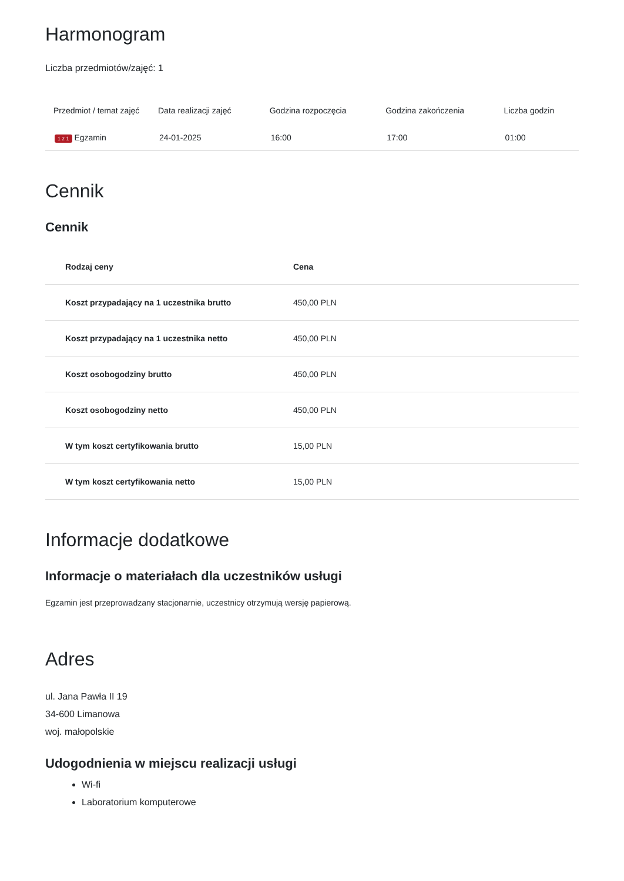Harmonogram
Liczba przedmiotów/zajęć: 1
| Przedmiot / temat zajęć | Data realizacji zajęć | Godzina rozpoczęcia | Godzina zakończenia | Liczba godzin |
| --- | --- | --- | --- | --- |
| 1 z 1 Egzamin | 24-01-2025 | 16:00 | 17:00 | 01:00 |
Cennik
Cennik
| Rodzaj ceny | Cena |
| --- | --- |
| Koszt przypadający na 1 uczestnika brutto | 450,00 PLN |
| Koszt przypadający na 1 uczestnika netto | 450,00 PLN |
| Koszt osobogodziny brutto | 450,00 PLN |
| Koszt osobogodziny netto | 450,00 PLN |
| W tym koszt certyfikowania brutto | 15,00 PLN |
| W tym koszt certyfikowania netto | 15,00 PLN |
Informacje dodatkowe
Informacje o materiałach dla uczestników usługi
Egzamin jest przeprowadzany stacjonarnie, uczestnicy otrzymują wersję papierową.
Adres
ul. Jana Pawła II 19
34-600 Limanowa
woj. małopolskie
Udogodnienia w miejscu realizacji usługi
Wi-fi
Laboratorium komputerowe